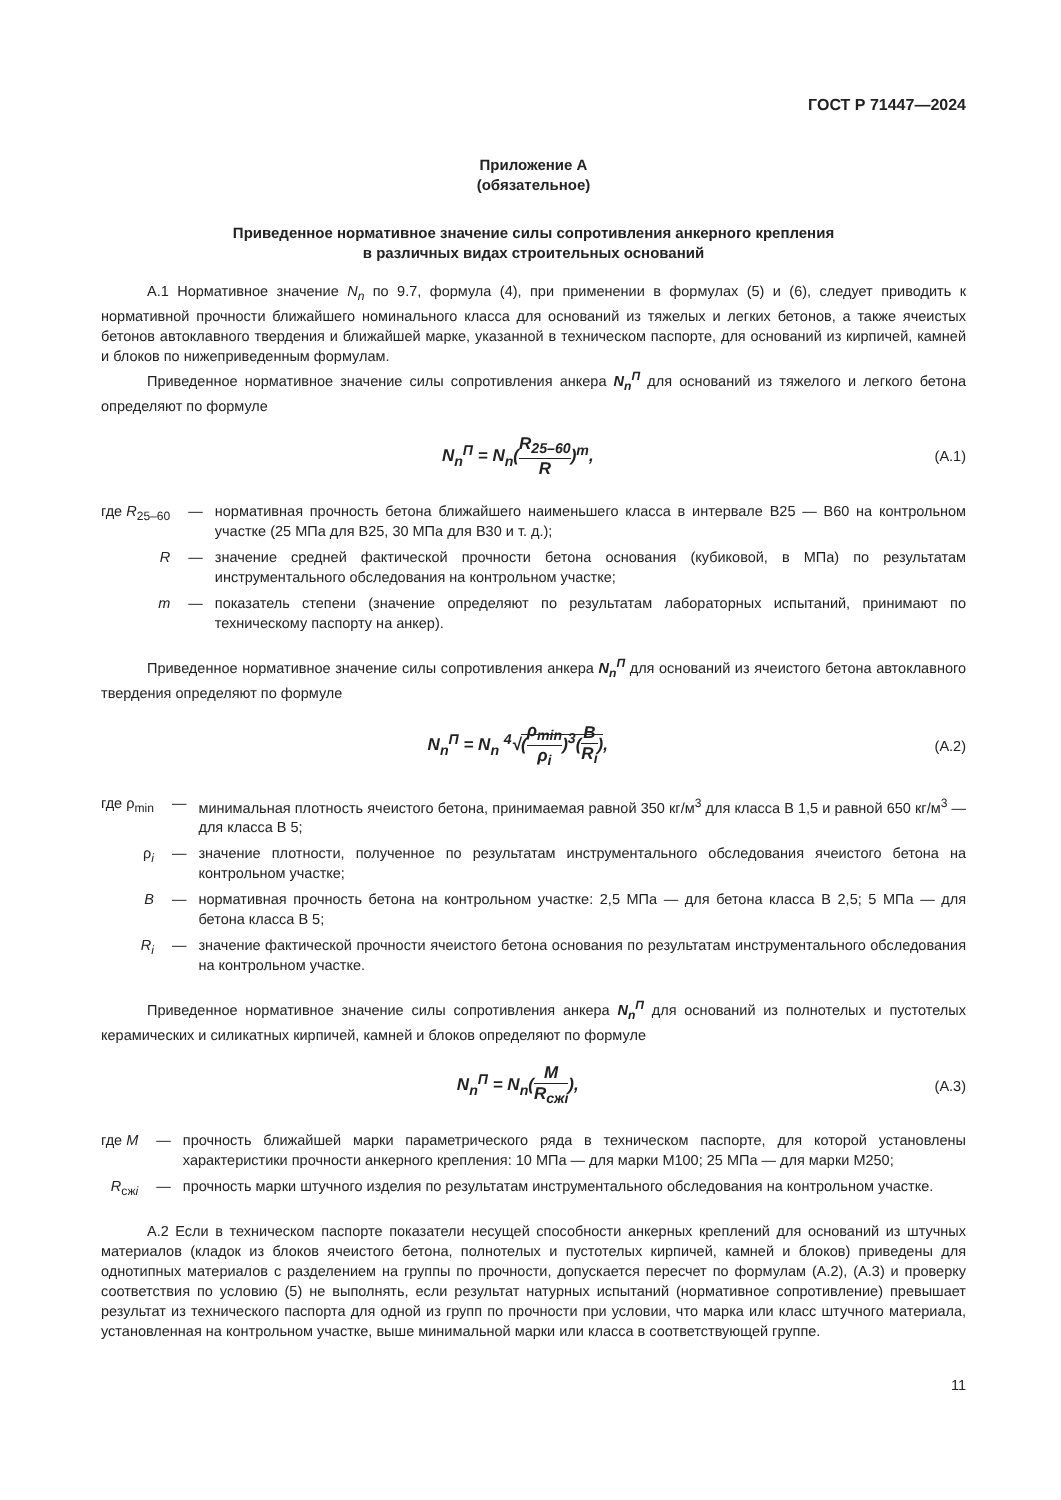ГОСТ Р 71447—2024
Приложение А
(обязательное)
Приведенное нормативное значение силы сопротивления анкерного крепления
в различных видах строительных оснований
А.1 Нормативное значение N<sub>n</sub> по 9.7, формула (4), при применении в формулах (5) и (6), следует приводить к нормативной прочности ближайшего номинального класса для оснований из тяжелых и легких бетонов, а также ячеистых бетонов автоклавного твердения и ближайшей марке, указанной в техническом паспорте, для оснований из кирпичей, камней и блоков по нижеприведенным формулам.
Приведенное нормативное значение силы сопротивления анкера N<sub>n</sub><sup>П</sup> для оснований из тяжелого и легкого бетона определяют по формуле
N<sub>n</sub><sup>П</sup> = N<sub>n</sub>(R<sub>25–60</sub> R)<sup>m</sup>,
(А.1)
| где R<sub>25–60</sub> | — | нормативная прочность бетона ближайшего наименьшего класса в интервале В25 — В60 на контрольном участке (25 МПа для В25, 30 МПа для В30 и т. д.); |
| R | — | значение средней фактической прочности бетона основания (кубиковой, в МПа) по результатам инструментального обследования на контрольном участке; |
| m | — | показатель степени (значение определяют по результатам лабораторных испытаний, принимают по техническому паспорту на анкер). |
Приведенное нормативное значение силы сопротивления анкера N<sub>n</sub><sup>П</sup> для оснований из ячеистого бетона автоклавного твердения определяют по формуле
N<sub>n</sub><sup>П</sup> = N<sub>n</sub> <sup>4</sup>√(ρ<sub>min</sub> ρ<sub>i</sub>)<sup>3</sup>(B R<sub>i</sub>),
(А.2)
| где ρ<sub>min</sub> | — | минимальная плотность ячеистого бетона, принимаемая равной 350 кг/м<sup>3</sup> для класса В 1,5 и равной 650 кг/м<sup>3</sup> — для класса В 5; |
| ρ<sub>i</sub> | — | значение плотности, полученное по результатам инструментального обследования ячеистого бетона на контрольном участке; |
| B | — | нормативная прочность бетона на контрольном участке: 2,5 МПа — для бетона класса В 2,5; 5 МПа — для бетона класса В 5; |
| R<sub>i</sub> | — | значение фактической прочности ячеистого бетона основания по результатам инструментального обследования на контрольном участке. |
Приведенное нормативное значение силы сопротивления анкера N<sub>n</sub><sup>П</sup> для оснований из полнотелых и пустотелых керамических и силикатных кирпичей, камней и блоков определяют по формуле
N<sub>n</sub><sup>П</sup> = N<sub>n</sub>(M R<sub>сжi</sub>),
(А.3)
| где M | — | прочность ближайшей марки параметрического ряда в техническом паспорте, для которой установлены характеристики прочности анкерного крепления: 10 МПа — для марки М100; 25 МПа — для марки М250; |
| R<sub>сжi</sub> | — | прочность марки штучного изделия по результатам инструментального обследования на контрольном участке. |
А.2 Если в техническом паспорте показатели несущей способности анкерных креплений для оснований из штучных материалов (кладок из блоков ячеистого бетона, полнотелых и пустотелых кирпичей, камней и блоков) приведены для однотипных материалов с разделением на группы по прочности, допускается пересчет по формулам (А.2), (А.3) и проверку соответствия по условию (5) не выполнять, если результат натурных испытаний (нормативное сопротивление) превышает результат из технического паспорта для одной из групп по прочности при условии, что марка или класс штучного материала, установленная на контрольном участке, выше минимальной марки или класса в соответствующей группе.
11